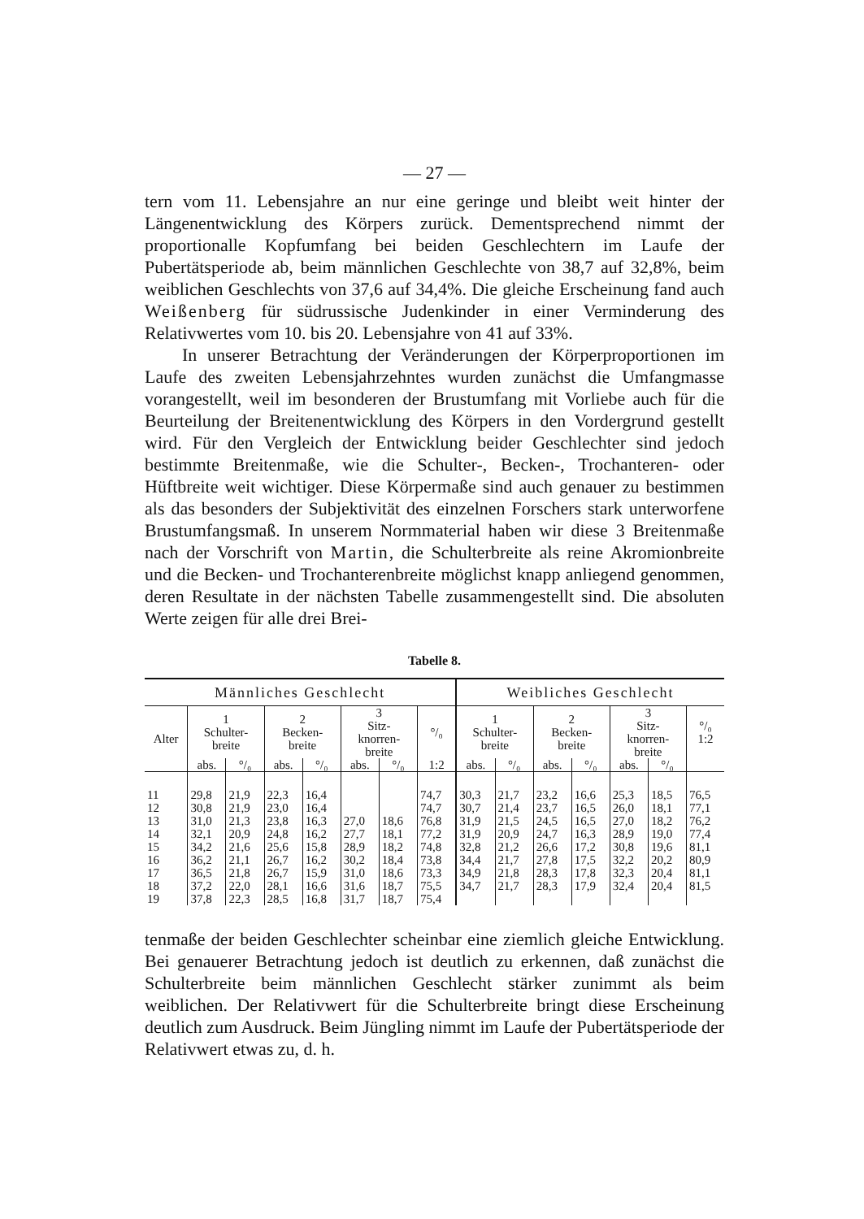— 27 —
tern vom 11. Lebensjahre an nur eine geringe und bleibt weit hinter der Längenentwicklung des Körpers zurück. Dementsprechend nimmt der proportionalle Kopfumfang bei beiden Geschlechtern im Laufe der Pubertätsperiode ab, beim männlichen Geschlechte von 38,7 auf 32,8%, beim weiblichen Geschlechts von 37,6 auf 34,4%. Die gleiche Erscheinung fand auch Weißenberg für südrussische Judenkinder in einer Verminderung des Relativwertes vom 10. bis 20. Lebensjahre von 41 auf 33%.
In unserer Betrachtung der Veränderungen der Körperproportionen im Laufe des zweiten Lebensjahrzehntes wurden zunächst die Umfangmasse vorangestellt, weil im besonderen der Brustumfang mit Vorliebe auch für die Beurteilung der Breitenentwicklung des Körpers in den Vordergrund gestellt wird. Für den Vergleich der Entwicklung beider Geschlechter sind jedoch bestimmte Breitenmaße, wie die Schulter-, Becken-, Trochanteren- oder Hüftbreite weit wichtiger. Diese Körpermaße sind auch genauer zu bestimmen als das besonders der Subjektivität des einzelnen Forschers stark unterworfene Brustumfangsmaß. In unserem Normmaterial haben wir diese 3 Breitenmaße nach der Vorschrift von Martin, die Schulterbreite als reine Akromionbreite und die Becken- und Trochanterenbreite möglichst knapp anliegend genommen, deren Resultate in der nächsten Tabelle zusammengestellt sind. Die absoluten Werte zeigen für alle drei Brei-
Tabelle 8.
| Männliches Geschlecht | | | | | | | | Weibliches Geschlecht | | | | | | |
| --- | --- | --- | --- | --- | --- | --- | --- | --- | --- | --- | --- | --- | --- | --- |
| Alter | 1 Schulter- breite | | 2 Becken- breite | | 3 Sitz- knorren- breite | | °/₀ | 1 Schulter- breite | | 2 Becken- breite | | 3 Sitz- knorren- breite | | °/₀ 1:2 |
| | abs. | °/₀ | abs. | °/₀ | abs. | °/₀ | 1:2 | abs. | °/₀ | abs. | °/₀ | abs. | °/₀ | |
| 11 | 29,8 | 21,9 | 22,3 | 16,4 | | | 74,7 | 30,3 | 21,7 | 23,2 | 16,6 | 25,3 | 18,5 | 76,5 |
| 12 | 30,8 | 21,9 | 23,0 | 16,4 | | | 74,7 | 30,7 | 21,4 | 23,7 | 16,5 | 26,0 | 18,1 | 77,1 |
| 13 | 31,0 | 21,3 | 23,8 | 16,3 | 27,0 | 18,6 | 76,8 | 31,9 | 21,5 | 24,5 | 16,5 | 27,0 | 18,2 | 76,2 |
| 14 | 32,1 | 20,9 | 24,8 | 16,2 | 27,7 | 18,1 | 77,2 | 31,9 | 20,9 | 24,7 | 16,3 | 28,9 | 19,0 | 77,4 |
| 15 | 34,2 | 21,6 | 25,6 | 15,8 | 28,9 | 18,2 | 74,8 | 32,8 | 21,2 | 26,6 | 17,2 | 30,8 | 19,6 | 81,1 |
| 16 | 36,2 | 21,1 | 26,7 | 16,2 | 30,2 | 18,4 | 73,8 | 34,4 | 21,7 | 27,8 | 17,5 | 32,2 | 20,2 | 80,9 |
| 17 | 36,5 | 21,8 | 26,7 | 15,9 | 31,0 | 18,6 | 73,3 | 34,9 | 21,8 | 28,3 | 17,8 | 32,3 | 20,4 | 81,1 |
| 18 | 37,2 | 22,0 | 28,1 | 16,6 | 31,6 | 18,7 | 75,5 | 34,7 | 21,7 | 28,3 | 17,9 | 32,4 | 20,4 | 81,5 |
| 19 | 37,8 | 22,3 | 28,5 | 16,8 | 31,7 | 18,7 | 75,4 | | | | | | | |
tenmaße der beiden Geschlechter scheinbar eine ziemlich gleiche Entwicklung. Bei genauerer Betrachtung jedoch ist deutlich zu erkennen, daß zunächst die Schulterbreite beim männlichen Geschlecht stärker zunimmt als beim weiblichen. Der Relativwert für die Schulterbreite bringt diese Erscheinung deutlich zum Ausdruck. Beim Jüngling nimmt im Laufe der Pubertätsperiode der Relativwert etwas zu, d. h.